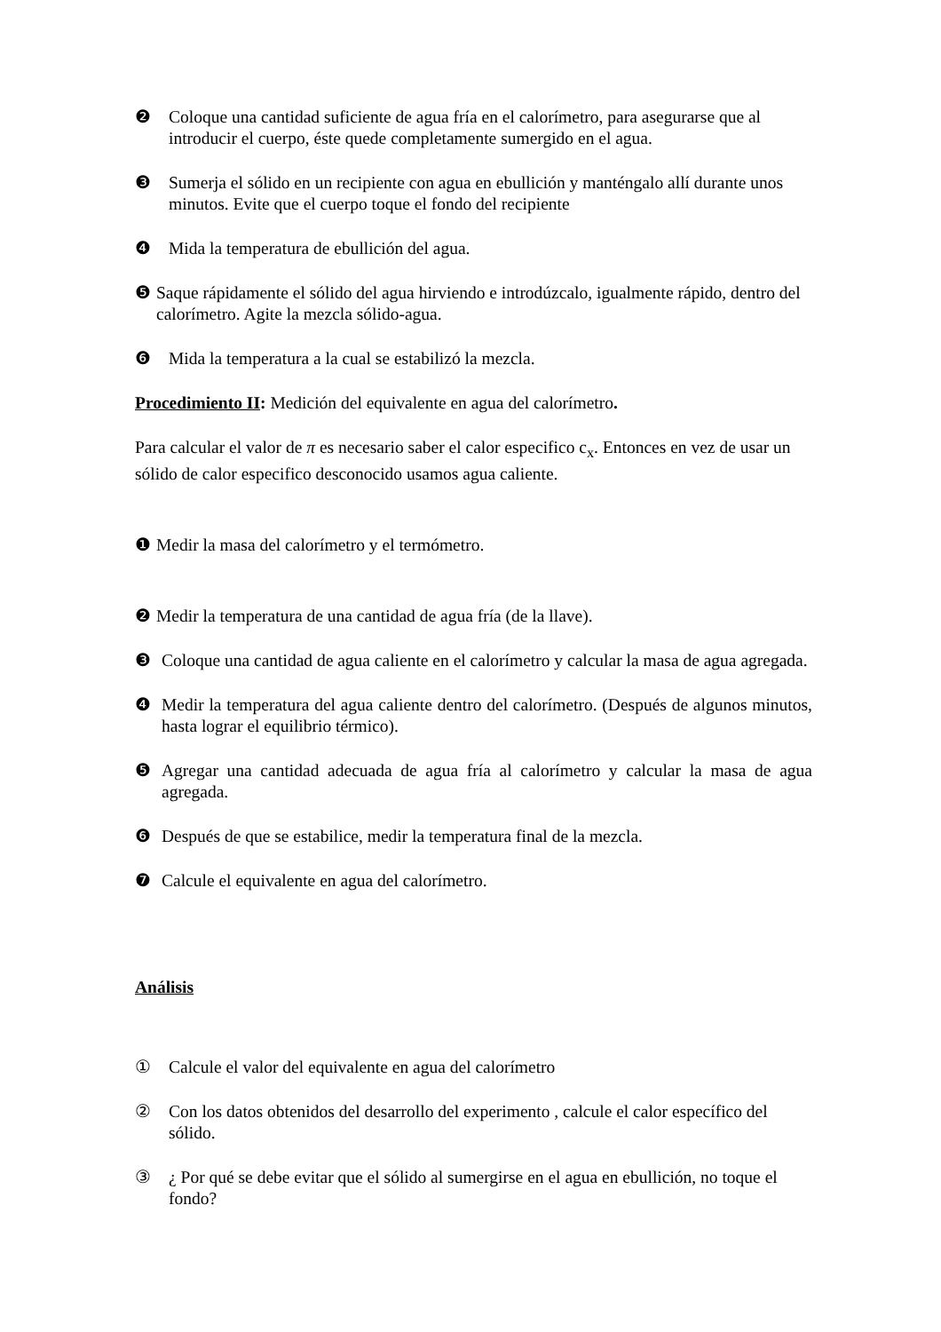❷ Coloque una cantidad suficiente de agua fría en el calorímetro, para asegurarse que al introducir el cuerpo, éste quede completamente sumergido en el agua.
❸ Sumerja el sólido en un recipiente con agua en ebullición y manténgalo allí durante unos minutos. Evite que el cuerpo toque el fondo del recipiente
❹ Mida la temperatura de ebullición del agua.
❺ Saque rápidamente el sólido del agua hirviendo e introdúzcalo, igualmente rápido, dentro del calorímetro. Agite la mezcla sólido-agua.
❻ Mida la temperatura a la cual se estabilizó la mezcla.
Procedimiento II: Medición del equivalente en agua del calorímetro.
Para calcular el valor de π es necesario saber el calor especifico c<sub>x</sub>. Entonces en vez de usar un sólido de calor especifico desconocido usamos agua caliente.
❶ Medir la masa del calorímetro y el termómetro.
❷ Medir la temperatura de una cantidad de agua fría (de la llave).
❸ Coloque una cantidad de agua caliente en el calorímetro y calcular la masa de agua agregada.
❹ Medir la temperatura del agua caliente dentro del calorímetro. (Después de algunos minutos, hasta lograr el equilibrio térmico).
❺ Agregar una cantidad adecuada de agua fría al calorímetro y calcular la masa de agua agregada.
❻ Después de que se estabilice, medir la temperatura final de la mezcla.
❼ Calcule el equivalente en agua del calorímetro.
Análisis
① Calcule el valor del equivalente en agua del calorímetro
② Con los datos obtenidos del desarrollo del experimento , calcule el calor específico del sólido.
③ ¿ Por qué se debe evitar que el sólido al sumergirse en el agua en ebullición, no toque el fondo?